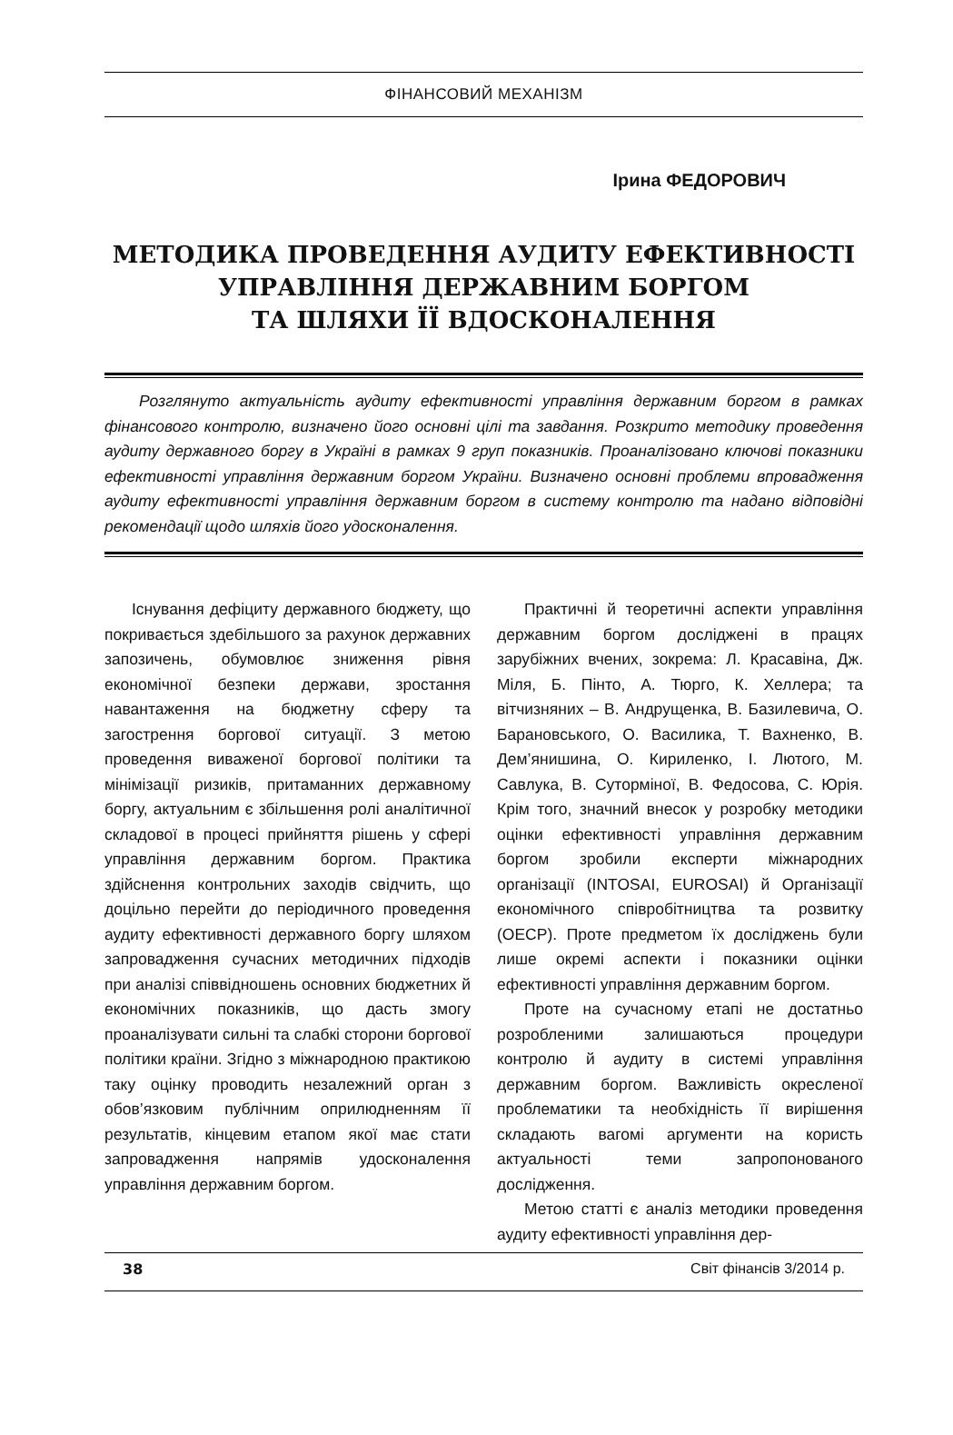ФІНАНСОВИЙ МЕХАНІЗМ
Ірина ФЕДОРОВИЧ
МЕТОДИКА ПРОВЕДЕННЯ АУДИТУ ЕФЕКТИВНОСТІ
УПРАВЛІННЯ ДЕРЖАВНИМ БОРГОМ
ТА ШЛЯХИ ЇЇ ВДОСКОНАЛЕННЯ
Розглянуто актуальність аудиту ефективності управління державним боргом в рамках фінансового контролю, визначено його основні цілі та завдання. Розкрито методику проведення аудиту державного боргу в Україні в рамках 9 груп показників. Проаналізовано ключові показники ефективності управління державним боргом України. Визначено основні проблеми впровадження аудиту ефективності управління державним боргом в систему контролю та надано відповідні рекомендації щодо шляхів його удосконалення.
Існування дефіциту державного бюджету, що покривається здебільшого за рахунок державних запозичень, обумовлює зниження рівня економічної безпеки держави, зростання навантаження на бюджетну сферу та загострення боргової ситуації. З метою проведення виваженої боргової політики та мінімізації ризиків, притаманних державному боргу, актуальним є збільшення ролі аналітичної складової в процесі прийняття рішень у сфері управління державним боргом. Практика здійснення контрольних заходів свідчить, що доцільно перейти до періодичного проведення аудиту ефективності державного боргу шляхом запровадження сучасних методичних підходів при аналізі співвідношень основних бюджетних й економічних показників, що дасть змогу проаналізувати сильні та слабкі сторони боргової політики країни. Згідно з міжнародною практикою таку оцінку проводить незалежний орган з обов’язковим публічним оприлюдненням її результатів, кінцевим етапом якої має стати запровадження напрямів удосконалення управління державним боргом.
Практичні й теоретичні аспекти управління державним боргом досліджені в працях зарубіжних вчених, зокрема: Л. Красавіна, Дж. Міля, Б. Пінто, А. Тюрго, К. Хеллера; та вітчизняних – В. Андрущенка, В. Базилевича, О. Барановського, О. Василика, Т. Вахненко, В. Дем’янишина, О. Кириленко, І. Лютого, М. Савлука, В. Суторміної, В. Федосова, С. Юрія. Крім того, значний внесок у розробку методики оцінки ефективності управління державним боргом зробили експерти міжнародних організації (INTOSAI, EUROSAI) й Організації економічного співробітництва та розвитку (OECP). Проте предметом їх досліджень були лише окремі аспекти і показники оцінки ефективності управління державним боргом.
Проте на сучасному етапі не достатньо розробленими залишаються процедури контролю й аудиту в системі управління державним боргом. Важливість окресленої проблематики та необхідність її вирішення складають вагомі аргументи на користь актуальності теми запропонованого дослідження.
Метою статті є аналіз методики проведення аудиту ефективності управління дер-
38 Світ фінансів 3/2014 р.